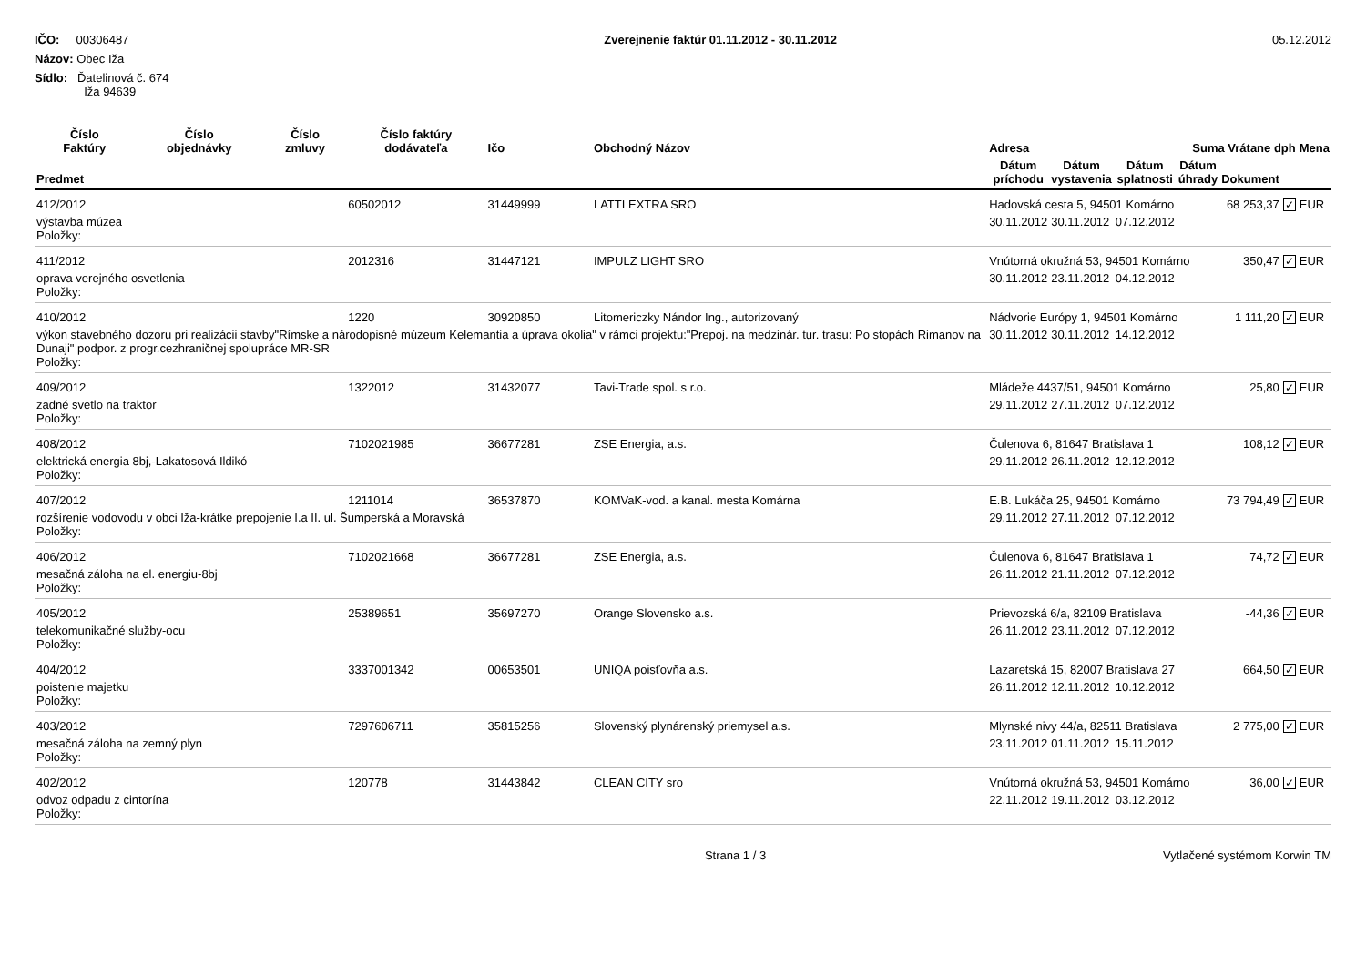IČO: 00306487
Názov: Obec Iža
Sídlo: Ďatelinová č. 674
Iža 94639
Zverejnenie faktúr 01.11.2012 - 30.11.2012
05.12.2012
| Číslo Faktúry | Číslo objednávky | Číslo zmluvy | Číslo faktúry dodávateľa | Ičo | Obchodný Názov | Adresa | | | Suma Vrátane dph | | | Mena |
| --- | --- | --- | --- | --- | --- | --- | --- | --- | --- | --- | --- | --- |
| Predmet | | | | | | Dátum príchodu | Dátum vystavenia | Dátum splatnosti | Dátum úhrady | Dokument | | |
| 412/2012 | | | 60502012 | 31449999 | LATTI EXTRA SRO | Hadovská cesta 5, 94501 Komárno | | | | 68 253,37 | ✓ | EUR |
| výstavba múzea Položky: | | | | | | 30.11.2012 | 30.11.2012 | 07.12.2012 | | | | |
| 411/2012 | | | 2012316 | 31447121 | IMPULZ LIGHT SRO | Vnútorná okružná 53, 94501 Komárno | | | | 350,47 | ✓ | EUR |
| oprava verejného osvetlenia Položky: | | | | | | 30.11.2012 | 23.11.2012 | 04.12.2012 | | | | |
| 410/2012 | | | 1220 | 30920850 | Litomericzky Nándor Ing., autorizovaný | Nádvorie Európy 1, 94501 Komárno | | | | 1 111,20 | ✓ | EUR |
| výkon stavebného dozoru pri realizácii stavby"Rímske a národopisné múzeum Kelemantia a úprava okolia" v rámci projektu:"Prepoj. na medzinár. tur. trasu: Po stopách Rimanov na Dunaji" podpor. z progr.cezhraničnej spolupráce MR-SR Položky: | | | | | | 30.11.2012 | 30.11.2012 | 14.12.2012 | | | | |
| 409/2012 | | | 1322012 | 31432077 | Tavi-Trade spol. s r.o. | Mládeže 4437/51, 94501 Komárno | | | | 25,80 | ✓ | EUR |
| zadné svetlo na traktor Položky: | | | | | | 29.11.2012 | 27.11.2012 | 07.12.2012 | | | | |
| 408/2012 | | | 7102021985 | 36677281 | ZSE Energia, a.s. | Čulenova 6, 81647 Bratislava 1 | | | | 108,12 | ✓ | EUR |
| elektrická energia 8bj,-Lakatosová Ildikó Položky: | | | | | | 29.11.2012 | 26.11.2012 | 12.12.2012 | | | | |
| 407/2012 | | | 1211014 | 36537870 | KOMVaK-vod. a kanal. mesta Komárna | E.B. Lukáča 25, 94501 Komárno | | | | 73 794,49 | ✓ | EUR |
| rozšírenie vodovodu v obci Iža-krátke prepojenie I.a II. ul. Šumperská a Moravská Položky: | | | | | | 29.11.2012 | 27.11.2012 | 07.12.2012 | | | | |
| 406/2012 | | | 7102021668 | 36677281 | ZSE Energia, a.s. | Čulenova 6, 81647 Bratislava 1 | | | | 74,72 | ✓ | EUR |
| mesačná záloha na el. energiu-8bj Položky: | | | | | | 26.11.2012 | 21.11.2012 | 07.12.2012 | | | | |
| 405/2012 | | | 25389651 | 35697270 | Orange Slovensko a.s. | Prievozská 6/a, 82109 Bratislava | | | | -44,36 | ✓ | EUR |
| telekomunikačné služby-ocu Položky: | | | | | | 26.11.2012 | 23.11.2012 | 07.12.2012 | | | | |
| 404/2012 | | | 3337001342 | 00653501 | UNIQA poisťovňa a.s. | Lazaretská 15, 82007 Bratislava 27 | | | | 664,50 | ✓ | EUR |
| poistenie majetku Položky: | | | | | | 26.11.2012 | 12.11.2012 | 10.12.2012 | | | | |
| 403/2012 | | | 7297606711 | 35815256 | Slovenský plynárenský priemysel a.s. | Mlynské nivy 44/a, 82511 Bratislava | | | | 2 775,00 | ✓ | EUR |
| mesačná záloha na zemný plyn Položky: | | | | | | 23.11.2012 | 01.11.2012 | 15.11.2012 | | | | |
| 402/2012 | | | 120778 | 31443842 | CLEAN CITY sro | Vnútorná okružná 53, 94501 Komárno | | | | 36,00 | ✓ | EUR |
| odvoz odpadu z cintorína Položky: | | | | | | 22.11.2012 | 19.11.2012 | 03.12.2012 | | | | |
Strana 1 / 3 Vytlačené systémom Korwin TM